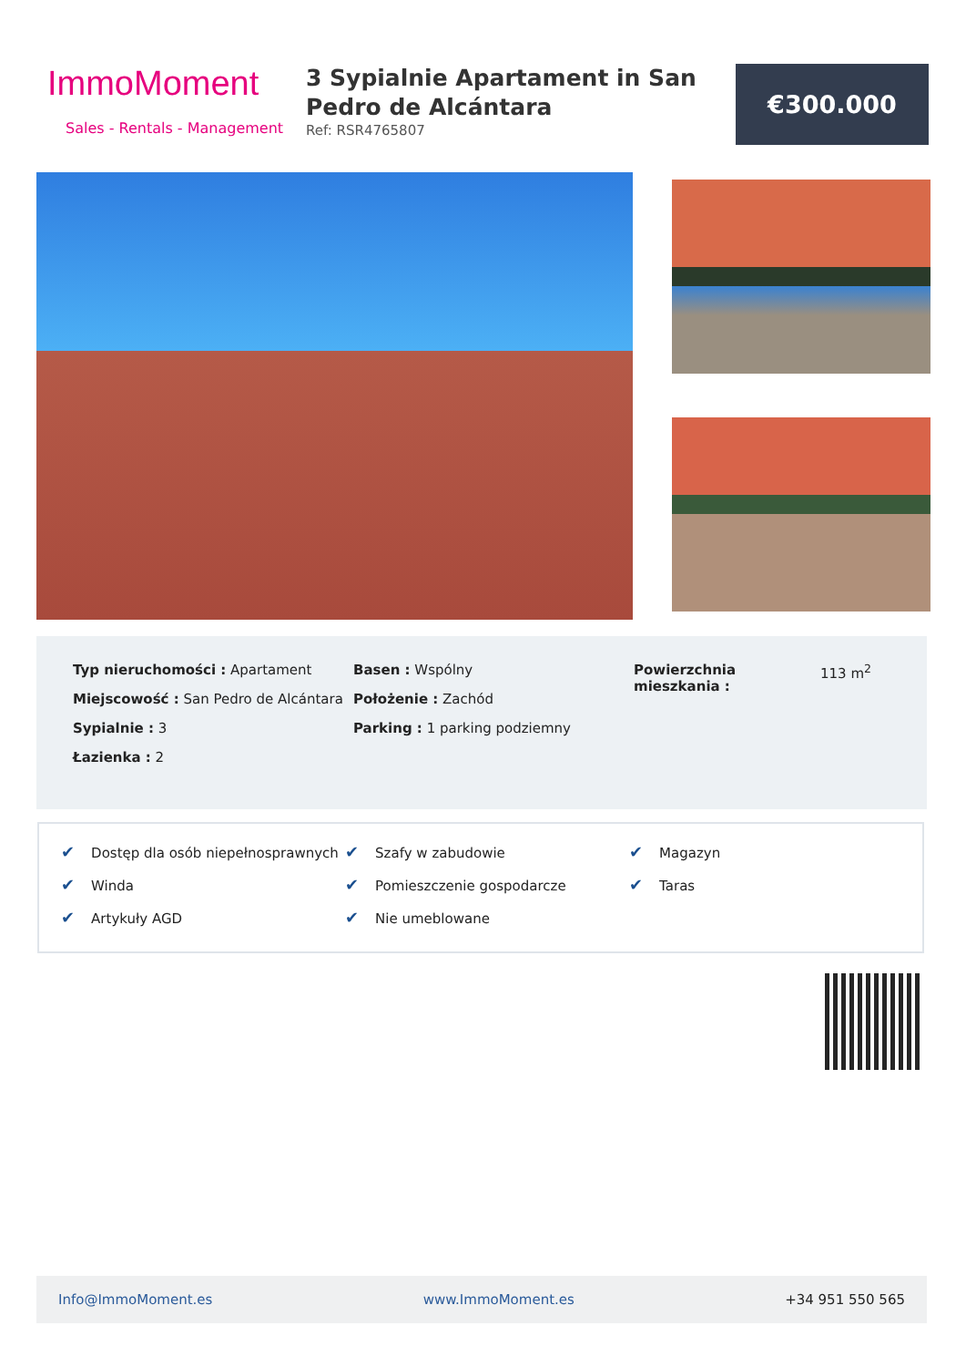ImmoMoment
Sales - Rentals - Management
3 Sypialnie Apartament in San Pedro de Alcántara
Ref: RSR4765807
€300.000
Typ nieruchomości : Apartament
Miejscowość : San Pedro de Alcántara
Sypialnie : 3
Łazienka : 2
Basen : Wspólny
Położenie : Zachód
Parking : 1 parking podziemny
Powierzchnia mieszkania :
113 m<sup>2</sup>
✔ Dostęp dla osób niepełnosprawnych
✔ Winda
✔ Artykuły AGD
✔ Szafy w zabudowie
✔ Pomieszczenie gospodarcze
✔ Nie umeblowane
✔ Magazyn
✔ Taras
Info@ImmoMoment.es www.ImmoMoment.es +34 951 550 565